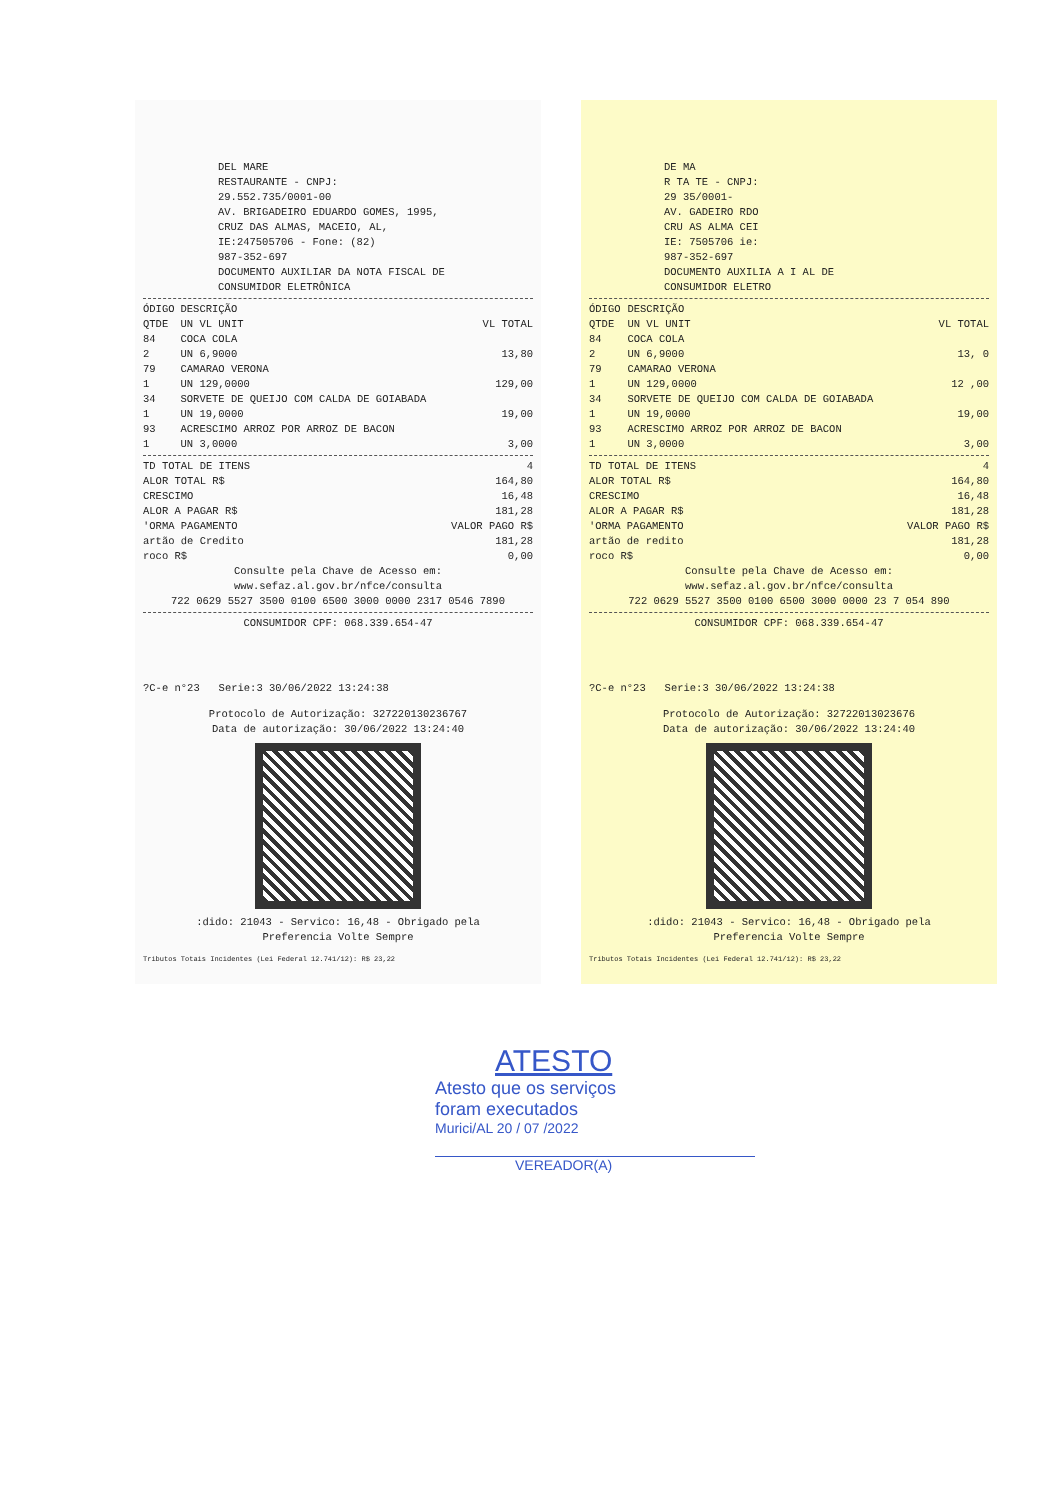DEL MARE
RESTAURANTE - CNPJ:
29.552.735/0001-00
AV. BRIGADEIRO EDUARDO GOMES, 1995,
CRUZ DAS ALMAS, MACEIO, AL,
IE:247505706 - Fone: (82)
987-352-697
DOCUMENTO AUXILIAR DA NOTA FISCAL DE
CONSUMIDOR ELETRÔNICA
| ÓDIGO | DESCRIÇÃO | |
| --- | --- | --- |
| QTDE | UN VL UNIT | VL TOTAL |
| 84 | COCA COLA | |
| 2 | UN 6,9000 | 13,80 |
| 79 | CAMARAO VERONA | |
| 1 | UN 129,0000 | 129,00 |
| 34 | SORVETE DE QUEIJO COM CALDA DE GOIABADA | |
| 1 | UN 19,0000 | 19,00 |
| 93 | ACRESCIMO ARROZ POR ARROZ DE BACON | |
| 1 | UN 3,0000 | 3,00 |
| TD TOTAL DE ITENS | 4 |
| ALOR TOTAL R$ | 164,80 |
| CRESCIMO | 16,48 |
| ALOR A PAGAR R$ | 181,28 |
| 'ORMA PAGAMENTO | VALOR PAGO R$ |
| artão de Credito | 181,28 |
| roco R$ | 0,00 |
Consulte pela Chave de Acesso em:
www.sefaz.al.gov.br/nfce/consulta
722 0629 5527 3500 0100 6500 3000 0000 2317 0546 7890
CONSUMIDOR CPF: 068.339.654-47
?C-e n°23 Serie:3 30/06/2022 13:24:38
Protocolo de Autorização: 327220130236767
Data de autorização: 30/06/2022 13:24:40
:dido: 21043 - Servico: 16,48 - Obrigado pela
Preferencia Volte Sempre
Tributos Totais Incidentes (Lei Federal 12.741/12): R$ 23,22
DE MA
R TA TE - CNPJ:
29 35/0001-
AV. GADEIRO RDO
CRU AS ALMA CEI
IE: 7505706 ie:
987-352-697
DOCUMENTO AUXILIA A I AL DE
CONSUMIDOR ELETRO
| ÓDIGO | DESCRIÇÃO | |
| --- | --- | --- |
| QTDE | UN VL UNIT | VL TOTAL |
| 84 | COCA COLA | |
| 2 | UN 6,9000 | 13, 0 |
| 79 | CAMARAO VERONA | |
| 1 | UN 129,0000 | 12 ,00 |
| 34 | SORVETE DE QUEIJO COM CALDA DE GOIABADA | |
| 1 | UN 19,0000 | 19,00 |
| 93 | ACRESCIMO ARROZ POR ARROZ DE BACON | |
| 1 | UN 3,0000 | 3,00 |
| TD TOTAL DE ITENS | 4 |
| ALOR TOTAL R$ | 164,80 |
| CRESCIMO | 16,48 |
| ALOR A PAGAR R$ | 181,28 |
| 'ORMA PAGAMENTO | VALOR PAGO R$ |
| artão de redito | 181,28 |
| roco R$ | 0,00 |
Consulte pela Chave de Acesso em:
www.sefaz.al.gov.br/nfce/consulta
722 0629 5527 3500 0100 6500 3000 0000 23 7 054 890
CONSUMIDOR CPF: 068.339.654-47
?C-e n°23 Serie:3 30/06/2022 13:24:38
Protocolo de Autorização: 32722013023676
Data de autorização: 30/06/2022 13:24:40
:dido: 21043 - Servico: 16,48 - Obrigado pela
Preferencia Volte Sempre
Tributos Totais Incidentes (Lei Federal 12.741/12): R$ 23,22
ATESTO
Atesto que os serviços
foram executados
Murici/AL 20 / 07 /2022
VEREADOR(A)